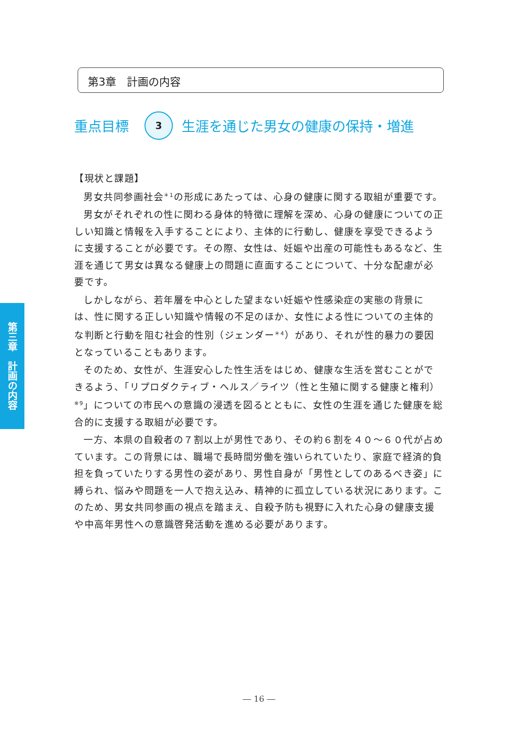第3章　計画の内容
重点目標 3 生涯を通じた男女の健康の保持・増進
第三章　計画の内容
【現状と課題】
男女共同参画社会<sup>＊1</sup>の形成にあたっては、心身の健康に関する取組が重要です。
男女がそれぞれの性に関わる身体的特徴に理解を深め、心身の健康についての正しい知識と情報を入手することにより、主体的に行動し、健康を享受できるように支援することが必要です。その際、女性は、妊娠や出産の可能性もあるなど、生涯を通じて男女は異なる健康上の問題に直面することについて、十分な配慮が必要です。
しかしながら、若年層を中心とした望まない妊娠や性感染症の実態の背景には、性に関する正しい知識や情報の不足のほか、女性による性についての主体的な判断と行動を阻む社会的性別（ジェンダー<sup>＊4</sup>）があり、それが性的暴力の要因となっていることもあります。
そのため、女性が、生涯安心した性生活をはじめ、健康な生活を営むことができるよう、「リプロダクティブ・ヘルス／ライツ（性と生殖に関する健康と権利）<sup>※9</sup>」についての市民への意識の浸透を図るとともに、女性の生涯を通じた健康を総合的に支援する取組が必要です。
一方、本県の自殺者の７割以上が男性であり、その約６割を４０～６０代が占めています。この背景には、職場で長時間労働を強いられていたり、家庭で経済的負担を負っていたりする男性の姿があり、男性自身が「男性としてのあるべき姿」に縛られ、悩みや問題を一人で抱え込み、精神的に孤立している状況にあります。このため、男女共同参画の視点を踏まえ、自殺予防も視野に入れた心身の健康支援や中高年男性への意識啓発活動を進める必要があります。
― 16 ―